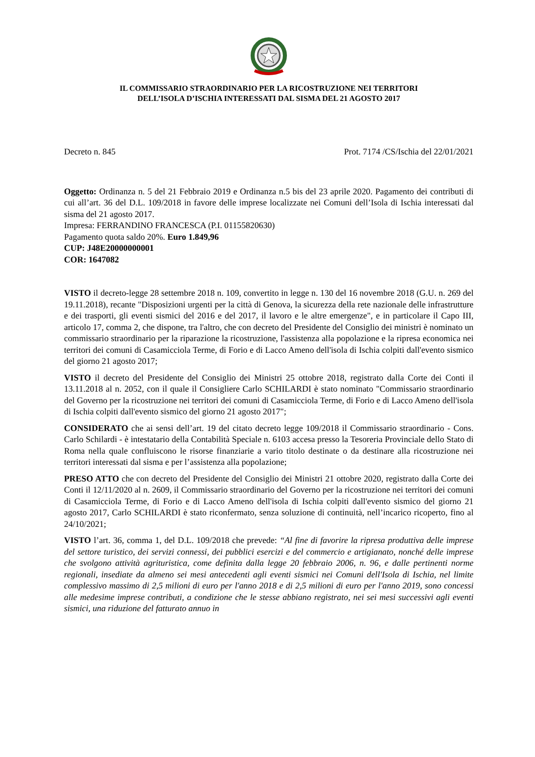IL COMMISSARIO STRAORDINARIO PER LA RICOSTRUZIONE NEI TERRITORI
DELL’ISOLA D’ISCHIA INTERESSATI DAL SISMA DEL 21 AGOSTO 2017
Decreto n. 845 Prot. 7174 /CS/Ischia del 22/01/2021
Oggetto: Ordinanza n. 5 del 21 Febbraio 2019 e Ordinanza n.5 bis del 23 aprile 2020. Pagamento dei contributi di cui all’art. 36 del D.L. 109/2018 in favore delle imprese localizzate nei Comuni dell’Isola di Ischia interessati dal sisma del 21 agosto 2017.
Impresa: FERRANDINO FRANCESCA (P.I. 01155820630)
Pagamento quota saldo 20%. Euro 1.849,96
CUP: J48E20000000001
COR: 1647082
VISTO il decreto-legge 28 settembre 2018 n. 109, convertito in legge n. 130 del 16 novembre 2018 (G.U. n. 269 del 19.11.2018), recante "Disposizioni urgenti per la città di Genova, la sicurezza della rete nazionale delle infrastrutture e dei trasporti, gli eventi sismici del 2016 e del 2017, il lavoro e le altre emergenze", e in particolare il Capo III, articolo 17, comma 2, che dispone, tra l'altro, che con decreto del Presidente del Consiglio dei ministri è nominato un commissario straordinario per la riparazione la ricostruzione, l'assistenza alla popolazione e la ripresa economica nei territori dei comuni di Casamicciola Terme, di Forio e di Lacco Ameno dell'isola di Ischia colpiti dall'evento sismico del giorno 21 agosto 2017;
VISTO il decreto del Presidente del Consiglio dei Ministri 25 ottobre 2018, registrato dalla Corte dei Conti il 13.11.2018 al n. 2052, con il quale il Consigliere Carlo SCHILARDI è stato nominato "Commissario straordinario del Governo per la ricostruzione nei territori dei comuni di Casamicciola Terme, di Forio e di Lacco Ameno dell'isola di Ischia colpiti dall'evento sismico del giorno 21 agosto 2017";
CONSIDERATO che ai sensi dell’art. 19 del citato decreto legge 109/2018 il Commissario straordinario - Cons. Carlo Schilardi - è intestatario della Contabilità Speciale n. 6103 accesa presso la Tesoreria Provinciale dello Stato di Roma nella quale confluiscono le risorse finanziarie a vario titolo destinate o da destinare alla ricostruzione nei territori interessati dal sisma e per l’assistenza alla popolazione;
PRESO ATTO che con decreto del Presidente del Consiglio dei Ministri 21 ottobre 2020, registrato dalla Corte dei Conti il 12/11/2020 al n. 2609, il Commissario straordinario del Governo per la ricostruzione nei territori dei comuni di Casamicciola Terme, di Forio e di Lacco Ameno dell'isola di Ischia colpiti dall'evento sismico del giorno 21 agosto 2017, Carlo SCHILARDI è stato riconfermato, senza soluzione di continuità, nell’incarico ricoperto, fino al 24/10/2021;
VISTO l’art. 36, comma 1, del D.L. 109/2018 che prevede: “Al fine di favorire la ripresa produttiva delle imprese del settore turistico, dei servizi connessi, dei pubblici esercizi e del commercio e artigianato, nonché delle imprese che svolgono attività agrituristica, come definita dalla legge 20 febbraio 2006, n. 96, e dalle pertinenti norme regionali, insediate da almeno sei mesi antecedenti agli eventi sismici nei Comuni dell'Isola di Ischia, nel limite complessivo massimo di 2,5 milioni di euro per l'anno 2018 e di 2,5 milioni di euro per l'anno 2019, sono concessi alle medesime imprese contributi, a condizione che le stesse abbiano registrato, nei sei mesi successivi agli eventi sismici, una riduzione del fatturato annuo in